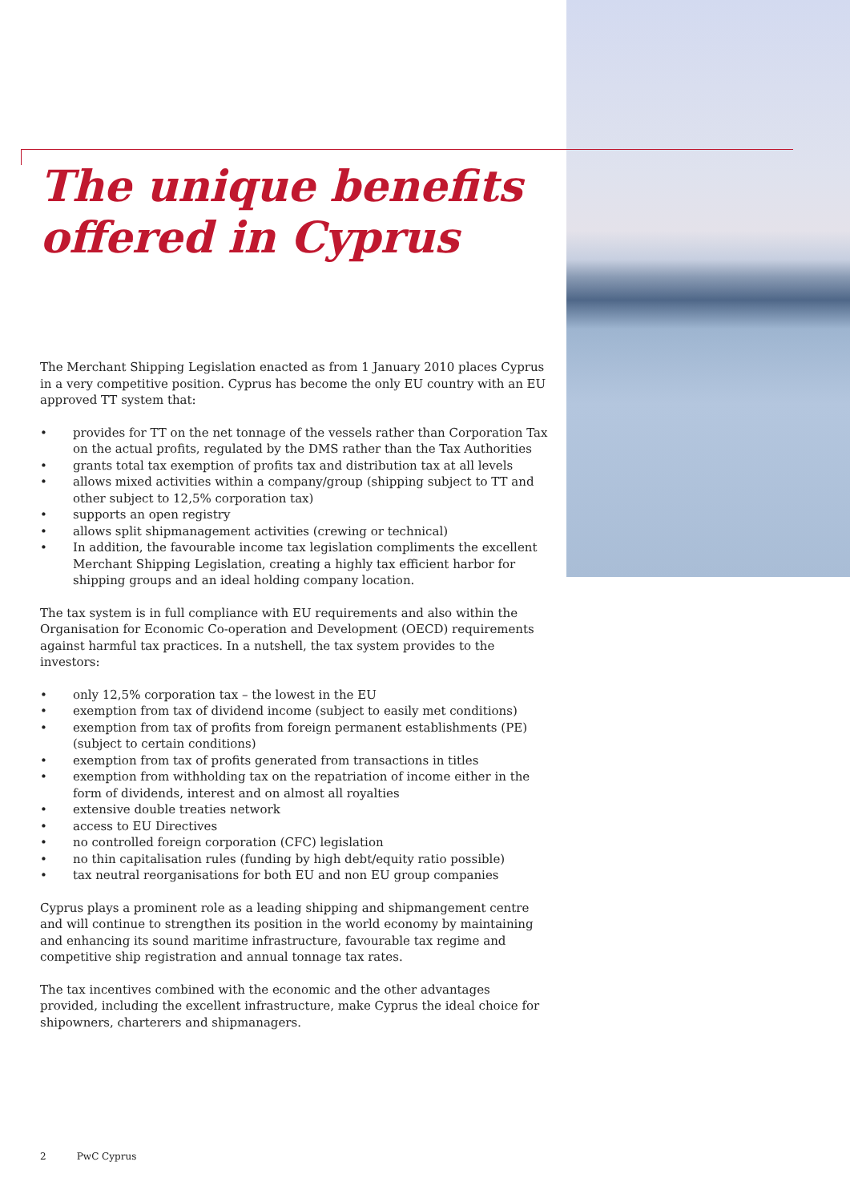The unique benefits offered in Cyprus
The Merchant Shipping Legislation enacted as from 1 January 2010 places Cyprus in a very competitive position. Cyprus has become the only EU country with an EU approved TT system that:
• provides for TT on the net tonnage of the vessels rather than Corporation Tax on the actual profits, regulated by the DMS rather than the Tax Authorities
• grants total tax exemption of profits tax and distribution tax at all levels
• allows mixed activities within a company/group (shipping subject to TT and other subject to 12,5% corporation tax)
• supports an open registry
• allows split shipmanagement activities (crewing or technical)
• In addition, the favourable income tax legislation compliments the excellent Merchant Shipping Legislation, creating a highly tax efficient harbor for shipping groups and an ideal holding company location.
The tax system is in full compliance with EU requirements and also within the Organisation for Economic Co-operation and Development (OECD) requirements against harmful tax practices. In a nutshell, the tax system provides to the investors:
• only 12,5% corporation tax – the lowest in the EU
• exemption from tax of dividend income (subject to easily met conditions)
• exemption from tax of profits from foreign permanent establishments (PE) (subject to certain conditions)
• exemption from tax of profits generated from transactions in titles
• exemption from withholding tax on the repatriation of income either in the form of dividends, interest and on almost all royalties
• extensive double treaties network
• access to EU Directives
• no controlled foreign corporation (CFC) legislation
• no thin capitalisation rules (funding by high debt/equity ratio possible)
• tax neutral reorganisations for both EU and non EU group companies
Cyprus plays a prominent role as a leading shipping and shipmangement centre and will continue to strengthen its position in the world economy by maintaining and enhancing its sound maritime infrastructure, favourable tax regime and competitive ship registration and annual tonnage tax rates.
The tax incentives combined with the economic and the other advantages provided, including the excellent infrastructure, make Cyprus the ideal choice for shipowners, charterers and shipmanagers.
2 PwC Cyprus